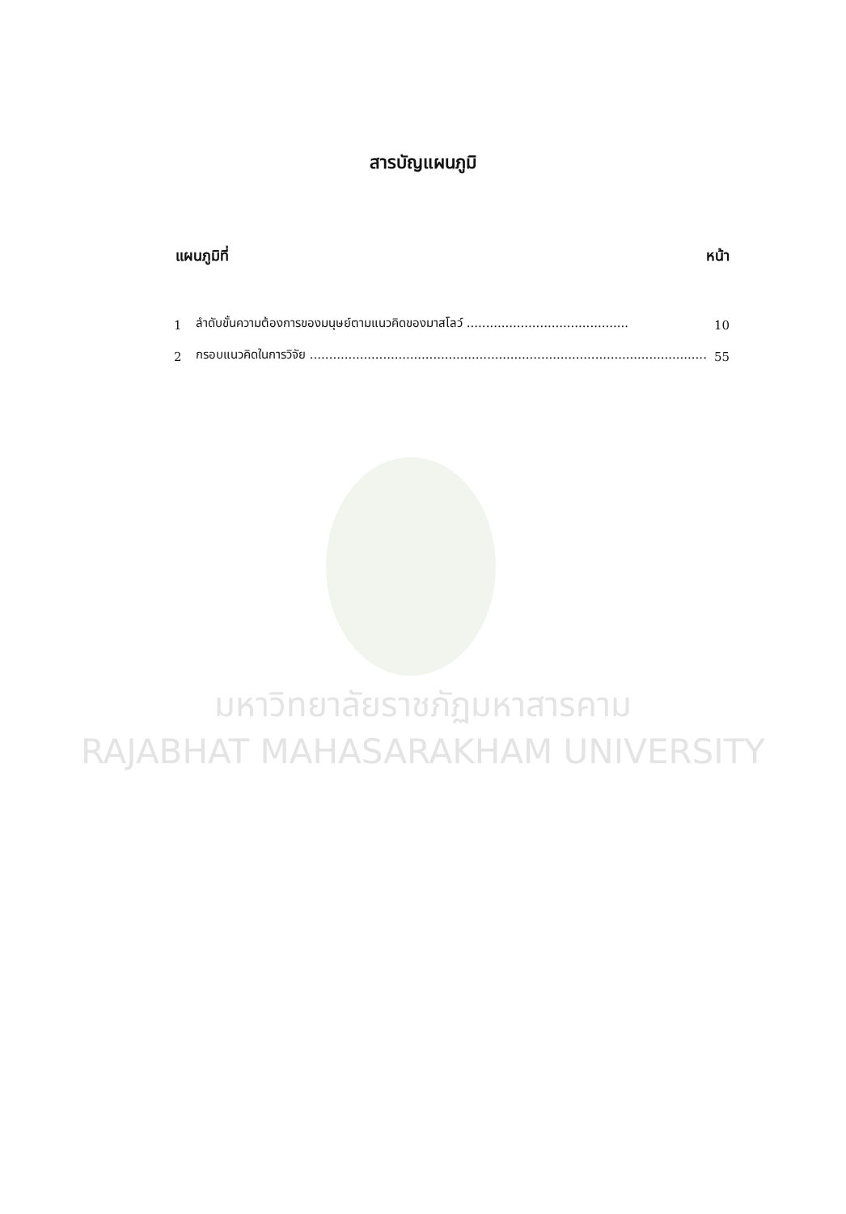สารบัญแผนภูมิ
แผนภูมิที่ หน้า
| 1 | ลำดับขั้นความต้องการของมนุษย์ตามแนวคิดของมาสโลว์ .......................................... | 10 |
| 2 | กรอบแนวคิดในการวิจัย ....................................................................................................... | 55 |
มหาวิทยาลัยราชภัฏมหาสารคาม
RAJABHAT MAHASARAKHAM UNIVERSITY